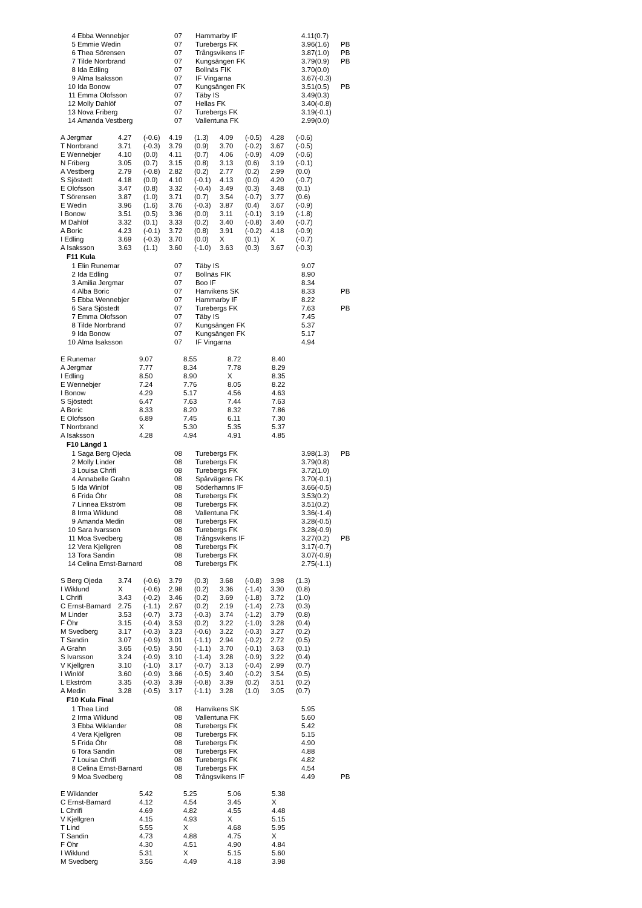| 4 | Ebba Wennebjer | 07 | Hammarby IF | 4.11(0.7) | |
| 5 | Emmie Wedin | 07 | Turebergs FK | 3.96(1.6) | PB |
| 6 | Thea Sörensen | 07 | Trångsvikens IF | 3.87(1.0) | PB |
| 7 | Tilde Norrbrand | 07 | Kungsängen FK | 3.79(0.9) | PB |
| 8 | Ida Edling | 07 | Bollnäs FIK | 3.70(0.0) | |
| 9 | Alma Isaksson | 07 | IF Vingarna | 3.67(-0.3) | |
| 10 | Ida Bonow | 07 | Kungsängen FK | 3.51(0.5) | PB |
| 11 | Emma Olofsson | 07 | Täby IS | 3.49(0.3) | |
| 12 | Molly Dahlöf | 07 | Hellas FK | 3.40(-0.8) | |
| 13 | Nova Friberg | 07 | Turebergs FK | 3.19(-0.1) | |
| 14 | Amanda Vestberg | 07 | Vallentuna FK | 2.99(0.0) | |
| A Jergmar | 4.27 | (-0.6) | 4.19 | (1.3) | 4.09 | (-0.5) | 4.28 | (-0.6) |
| T Norrbrand | 3.71 | (-0.3) | 3.79 | (0.9) | 3.70 | (-0.2) | 3.67 | (-0.5) |
| E Wennebjer | 4.10 | (0.0) | 4.11 | (0.7) | 4.06 | (-0.9) | 4.09 | (-0.6) |
| N Friberg | 3.05 | (0.7) | 3.15 | (0.8) | 3.13 | (0.6) | 3.19 | (-0.1) |
| A Vestberg | 2.79 | (-0.8) | 2.82 | (0.2) | 2.77 | (0.2) | 2.99 | (0.0) |
| S Sjöstedt | 4.18 | (0.0) | 4.10 | (-0.1) | 4.13 | (0.0) | 4.20 | (-0.7) |
| E Olofsson | 3.47 | (0.8) | 3.32 | (-0.4) | 3.49 | (0.3) | 3.48 | (0.1) |
| T Sörensen | 3.87 | (1.0) | 3.71 | (0.7) | 3.54 | (-0.7) | 3.77 | (0.6) |
| E Wedin | 3.96 | (1.6) | 3.76 | (-0.3) | 3.87 | (0.4) | 3.67 | (-0.9) |
| I Bonow | 3.51 | (0.5) | 3.36 | (0.0) | 3.11 | (-0.1) | 3.19 | (-1.8) |
| M Dahlöf | 3.32 | (0.1) | 3.33 | (0.2) | 3.40 | (-0.8) | 3.40 | (-0.7) |
| A Boric | 4.23 | (-0.1) | 3.72 | (0.8) | 3.91 | (-0.2) | 4.18 | (-0.9) |
| I Edling | 3.69 | (-0.3) | 3.70 | (0.0) | X | (0.1) | X | (-0.7) |
| A Isaksson | 3.63 | (1.1) | 3.60 | (-1.0) | 3.63 | (0.3) | 3.67 | (-0.3) |
F11 Kula
| 1 | Elin Runemar | 07 | Täby IS | 9.07 | |
| 2 | Ida Edling | 07 | Bollnäs FIK | 8.90 | |
| 3 | Amilia Jergmar | 07 | Boo IF | 8.34 | |
| 4 | Alba Boric | 07 | Hanvikens SK | 8.33 | PB |
| 5 | Ebba Wennebjer | 07 | Hammarby IF | 8.22 | |
| 6 | Sara Sjöstedt | 07 | Turebergs FK | 7.63 | PB |
| 7 | Emma Olofsson | 07 | Täby IS | 7.45 | |
| 8 | Tilde Norrbrand | 07 | Kungsängen FK | 5.37 | |
| 9 | Ida Bonow | 07 | Kungsängen FK | 5.17 | |
| 10 | Alma Isaksson | 07 | IF Vingarna | 4.94 | |
| E Runemar | 9.07 | 8.55 | 8.72 | 8.40 |
| A Jergmar | 7.77 | 8.34 | 7.78 | 8.29 |
| I Edling | 8.50 | 8.90 | X | 8.35 |
| E Wennebjer | 7.24 | 7.76 | 8.05 | 8.22 |
| I Bonow | 4.29 | 5.17 | 4.56 | 4.63 |
| S Sjöstedt | 6.47 | 7.63 | 7.44 | 7.63 |
| A Boric | 8.33 | 8.20 | 8.32 | 7.86 |
| E Olofsson | 6.89 | 7.45 | 6.11 | 7.30 |
| T Norrbrand | X | 5.30 | 5.35 | 5.37 |
| A Isaksson | 4.28 | 4.94 | 4.91 | 4.85 |
F10 Längd 1
| 1 | Saga Berg Ojeda | 08 | Turebergs FK | 3.98(1.3) | PB |
| 2 | Molly Linder | 08 | Turebergs FK | 3.79(0.8) | |
| 3 | Louisa Chrifi | 08 | Turebergs FK | 3.72(1.0) | |
| 4 | Annabelle Grahn | 08 | Spårvägens FK | 3.70(-0.1) | |
| 5 | Ida Winlöf | 08 | Söderhamns IF | 3.66(-0.5) | |
| 6 | Frida Öhr | 08 | Turebergs FK | 3.53(0.2) | |
| 7 | Linnea Ekström | 08 | Turebergs FK | 3.51(0.2) | |
| 8 | Irma Wiklund | 08 | Vallentuna FK | 3.36(-1.4) | |
| 9 | Amanda Medin | 08 | Turebergs FK | 3.28(-0.5) | |
| 10 | Sara Ivarsson | 08 | Turebergs FK | 3.28(-0.9) | |
| 11 | Moa Svedberg | 08 | Trångsvikens IF | 3.27(0.2) | PB |
| 12 | Vera Kjellgren | 08 | Turebergs FK | 3.17(-0.7) | |
| 13 | Tora Sandin | 08 | Turebergs FK | 3.07(-0.9) | |
| 14 | Celina Ernst-Barnard | 08 | Turebergs FK | 2.75(-1.1) | |
| S Berg Ojeda | 3.74 | (-0.6) | 3.79 | (0.3) | 3.68 | (-0.8) | 3.98 | (1.3) |
| I Wiklund | X | (-0.6) | 2.98 | (0.2) | 3.36 | (-1.4) | 3.30 | (0.8) |
| L Chrifi | 3.43 | (-0.2) | 3.46 | (0.2) | 3.69 | (-1.8) | 3.72 | (1.0) |
| C Ernst-Barnard | 2.75 | (-1.1) | 2.67 | (0.2) | 2.19 | (-1.4) | 2.73 | (0.3) |
| M Linder | 3.53 | (-0.7) | 3.73 | (-0.3) | 3.74 | (-1.2) | 3.79 | (0.8) |
| F Öhr | 3.15 | (-0.4) | 3.53 | (0.2) | 3.22 | (-1.0) | 3.28 | (0.4) |
| M Svedberg | 3.17 | (-0.3) | 3.23 | (-0.6) | 3.22 | (-0.3) | 3.27 | (0.2) |
| T Sandin | 3.07 | (-0.9) | 3.01 | (-1.1) | 2.94 | (-0.2) | 2.72 | (0.5) |
| A Grahn | 3.65 | (-0.5) | 3.50 | (-1.1) | 3.70 | (-0.1) | 3.63 | (0.1) |
| S Ivarsson | 3.24 | (-0.9) | 3.10 | (-1.4) | 3.28 | (-0.9) | 3.22 | (0.4) |
| V Kjellgren | 3.10 | (-1.0) | 3.17 | (-0.7) | 3.13 | (-0.4) | 2.99 | (0.7) |
| I Winlöf | 3.60 | (-0.9) | 3.66 | (-0.5) | 3.40 | (-0.2) | 3.54 | (0.5) |
| L Ekström | 3.35 | (-0.3) | 3.39 | (-0.8) | 3.39 | (0.2) | 3.51 | (0.2) |
| A Medin | 3.28 | (-0.5) | 3.17 | (-1.1) | 3.28 | (1.0) | 3.05 | (0.7) |
F10 Kula Final
| 1 | Thea Lind | 08 | Hanvikens SK | 5.95 | |
| 2 | Irma Wiklund | 08 | Vallentuna FK | 5.60 | |
| 3 | Ebba Wiklander | 08 | Turebergs FK | 5.42 | |
| 4 | Vera Kjellgren | 08 | Turebergs FK | 5.15 | |
| 5 | Frida Öhr | 08 | Turebergs FK | 4.90 | |
| 6 | Tora Sandin | 08 | Turebergs FK | 4.88 | |
| 7 | Louisa Chrifi | 08 | Turebergs FK | 4.82 | |
| 8 | Celina Ernst-Barnard | 08 | Turebergs FK | 4.54 | |
| 9 | Moa Svedberg | 08 | Trångsvikens IF | 4.49 | PB |
| E Wiklander | 5.42 | 5.25 | 5.06 | 5.38 |
| C Ernst-Barnard | 4.12 | 4.54 | 3.45 | X |
| L Chrifi | 4.69 | 4.82 | 4.55 | 4.48 |
| V Kjellgren | 4.15 | 4.93 | X | 5.15 |
| T Lind | 5.55 | X | 4.68 | 5.95 |
| T Sandin | 4.73 | 4.88 | 4.75 | X |
| F Öhr | 4.30 | 4.51 | 4.90 | 4.84 |
| I Wiklund | 5.31 | X | 5.15 | 5.60 |
| M Svedberg | 3.56 | 4.49 | 4.18 | 3.98 |